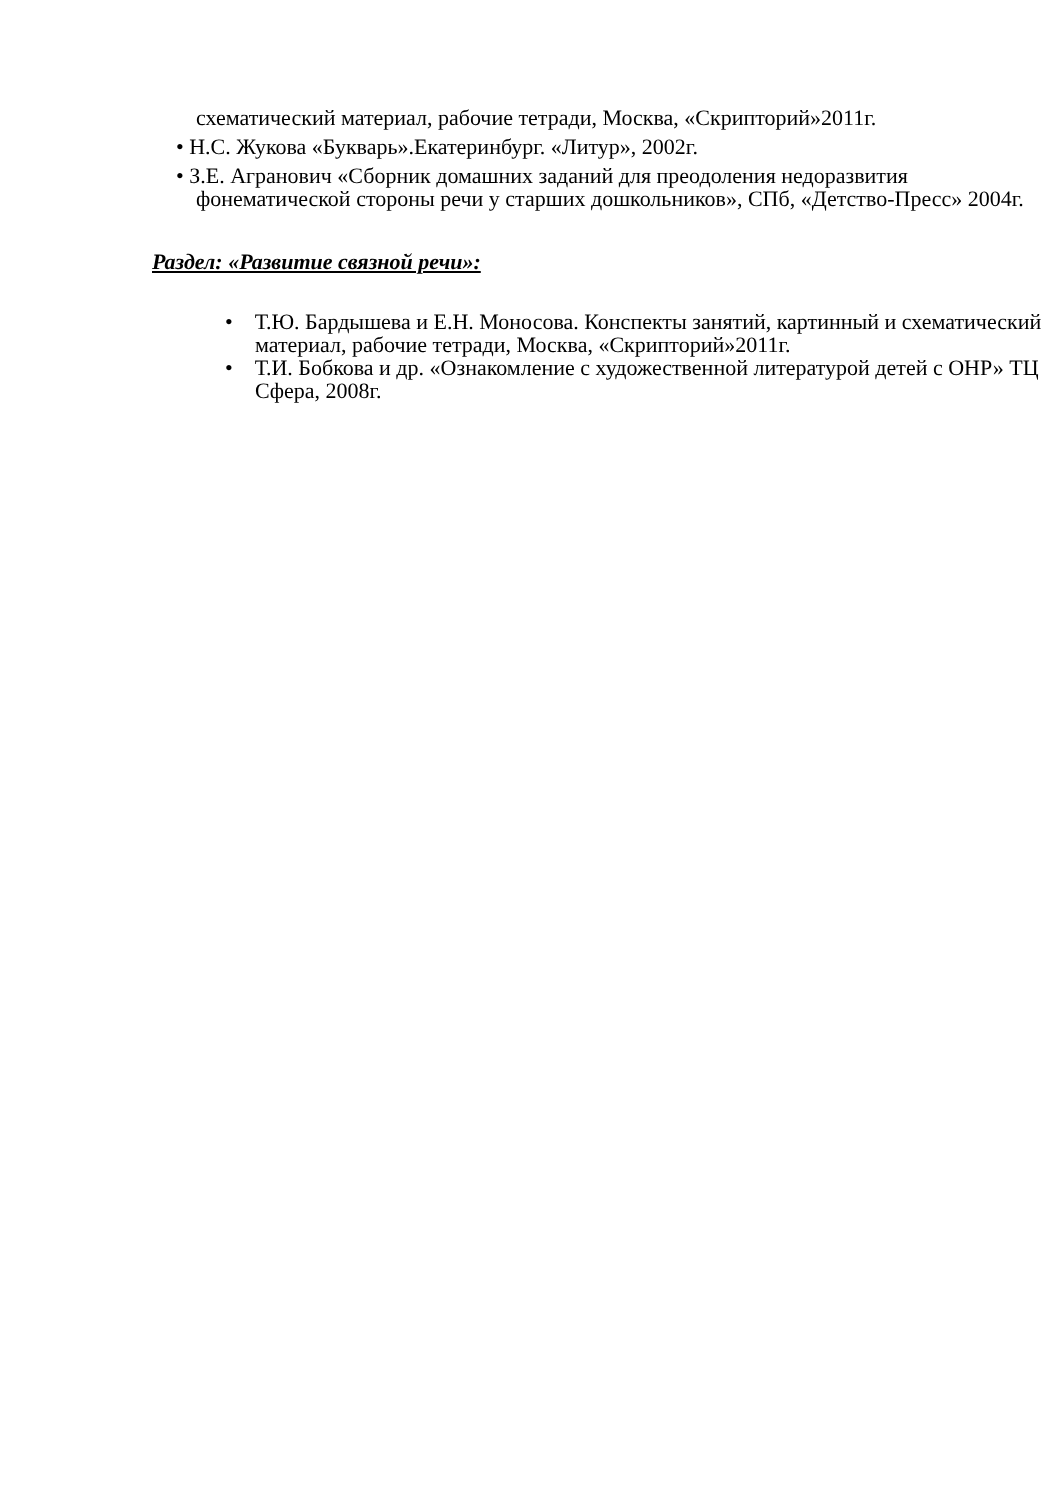схематический материал, рабочие тетради, Москва, «Скрипторий»2011г.
• Н.С. Жукова «Букварь».Екатеринбург. «Литур», 2002г.
• З.Е. Агранович «Сборник домашних заданий для преодоления недоразвития фонематической стороны речи у старших дошкольников», СПб, «Детство-Пресс» 2004г.
Раздел: «Развитие связной речи»:
• Т.Ю. Бардышева и Е.Н. Моносова. Конспекты занятий, картинный и схематический материал, рабочие тетради, Москва, «Скрипторий»2011г.
• Т.И. Бобкова и др. «Ознакомление с художественной литературой детей с ОНР» ТЦ Сфера, 2008г.